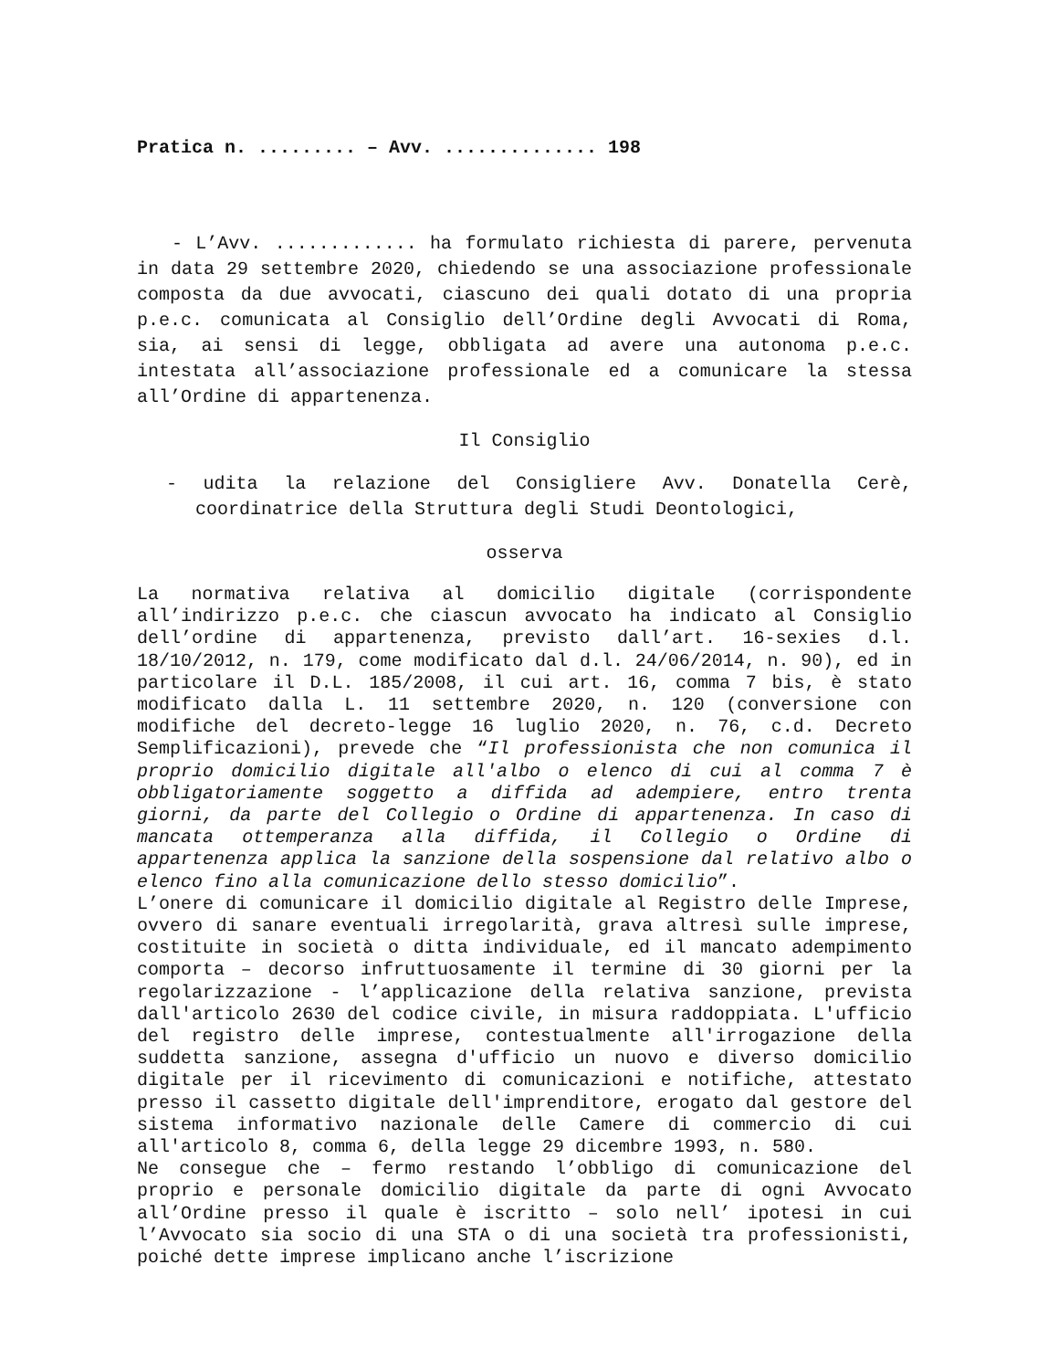Pratica n. ......... – Avv. .............. 198
- L’Avv. ............. ha formulato richiesta di parere, pervenuta in data 29 settembre 2020, chiedendo se una associazione professionale composta da due avvocati, ciascuno dei quali dotato di una propria p.e.c. comunicata al Consiglio dell’Ordine degli Avvocati di Roma, sia, ai sensi di legge, obbligata ad avere una autonoma p.e.c. intestata all’associazione professionale ed a comunicare la stessa all’Ordine di appartenenza.
Il Consiglio
- udita la relazione del Consigliere Avv. Donatella Cerè, coordinatrice della Struttura degli Studi Deontologici,
osserva
La normativa relativa al domicilio digitale (corrispondente all’indirizzo p.e.c. che ciascun avvocato ha indicato al Consiglio dell’ordine di appartenenza, previsto dall’art. 16-sexies d.l. 18/10/2012, n. 179, come modificato dal d.l. 24/06/2014, n. 90), ed in particolare il D.L. 185/2008, il cui art. 16, comma 7 bis, è stato modificato dalla L. 11 settembre 2020, n. 120 (conversione con modifiche del decreto-legge 16 luglio 2020, n. 76, c.d. Decreto Semplificazioni), prevede che “Il professionista che non comunica il proprio domicilio digitale all'albo o elenco di cui al comma 7 è obbligatoriamente soggetto a diffida ad adempiere, entro trenta giorni, da parte del Collegio o Ordine di appartenenza. In caso di mancata ottemperanza alla diffida, il Collegio o Ordine di appartenenza applica la sanzione della sospensione dal relativo albo o elenco fino alla comunicazione dello stesso domicilio”.
L’onere di comunicare il domicilio digitale al Registro delle Imprese, ovvero di sanare eventuali irregolarità, grava altresì sulle imprese, costituite in società o ditta individuale, ed il mancato adempimento comporta – decorso infruttuosamente il termine di 30 giorni per la regolarizzazione - l’applicazione della relativa sanzione, prevista dall'articolo 2630 del codice civile, in misura raddoppiata. L'ufficio del registro delle imprese, contestualmente all'irrogazione della suddetta sanzione, assegna d'ufficio un nuovo e diverso domicilio digitale per il ricevimento di comunicazioni e notifiche, attestato presso il cassetto digitale dell'imprenditore, erogato dal gestore del sistema informativo nazionale delle Camere di commercio di cui all'articolo 8, comma 6, della legge 29 dicembre 1993, n. 580.
Ne consegue che – fermo restando l’obbligo di comunicazione del proprio e personale domicilio digitale da parte di ogni Avvocato all’Ordine presso il quale è iscritto – solo nell’ ipotesi in cui l’Avvocato sia socio di una STA o di una società tra professionisti, poiché dette imprese implicano anche l’iscrizione